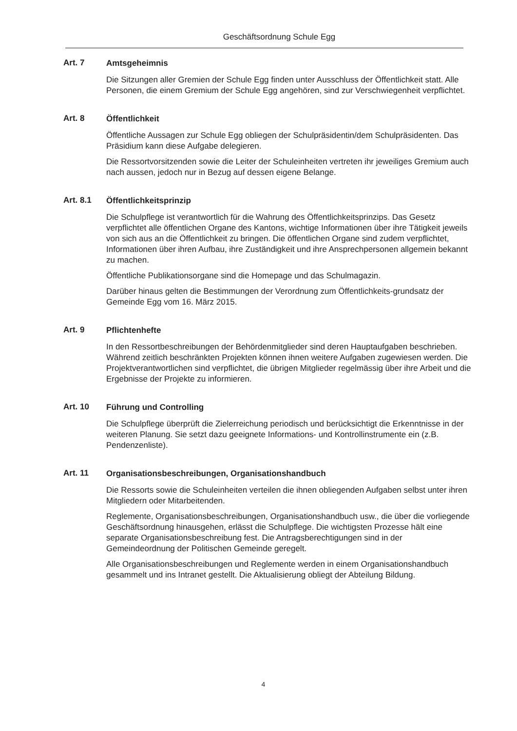Geschäftsordnung Schule Egg
Art. 7
Amtsgeheimnis
Die Sitzungen aller Gremien der Schule Egg finden unter Ausschluss der Öffentlichkeit statt. Alle Personen, die einem Gremium der Schule Egg angehören, sind zur Verschwiegenheit verpflichtet.
Art. 8
Öffentlichkeit
Öffentliche Aussagen zur Schule Egg obliegen der Schulpräsidentin/dem Schulpräsidenten. Das Präsidium kann diese Aufgabe delegieren.
Die Ressortvorsitzenden sowie die Leiter der Schuleinheiten vertreten ihr jeweiliges Gremium auch nach aussen, jedoch nur in Bezug auf dessen eigene Belange.
Art. 8.1
Öffentlichkeitsprinzip
Die Schulpflege ist verantwortlich für die Wahrung des Öffentlichkeitsprinzips. Das Gesetz verpflichtet alle öffentlichen Organe des Kantons, wichtige Informationen über ihre Tätigkeit jeweils von sich aus an die Öffentlichkeit zu bringen. Die öffentlichen Organe sind zudem verpflichtet, Informationen über ihren Aufbau, ihre Zuständigkeit und ihre Ansprechpersonen allgemein bekannt zu machen.
Öffentliche Publikationsorgane sind die Homepage und das Schulmagazin.
Darüber hinaus gelten die Bestimmungen der Verordnung zum Öffentlichkeits-grundsatz der Gemeinde Egg vom 16. März 2015.
Art. 9
Pflichtenhefte
In den Ressortbeschreibungen der Behördenmitglieder sind deren Hauptaufgaben beschrieben. Während zeitlich beschränkten Projekten können ihnen weitere Aufgaben zugewiesen werden. Die Projektverantwortlichen sind verpflichtet, die übrigen Mitglieder regelmässig über ihre Arbeit und die Ergebnisse der Projekte zu informieren.
Art. 10
Führung und Controlling
Die Schulpflege überprüft die Zielerreichung periodisch und berücksichtigt die Erkenntnisse in der weiteren Planung. Sie setzt dazu geeignete Informations- und Kontrollinstrumente ein (z.B. Pendenzenliste).
Art. 11
Organisationsbeschreibungen, Organisationshandbuch
Die Ressorts sowie die Schuleinheiten verteilen die ihnen obliegenden Aufgaben selbst unter ihren Mitgliedern oder Mitarbeitenden.
Reglemente, Organisationsbeschreibungen, Organisationshandbuch usw., die über die vorliegende Geschäftsordnung hinausgehen, erlässt die Schulpflege. Die wichtigsten Prozesse hält eine separate Organisationsbeschreibung fest. Die Antragsberechtigungen sind in der Gemeindeordnung der Politischen Gemeinde geregelt.
Alle Organisationsbeschreibungen und Reglemente werden in einem Organisationshandbuch gesammelt und ins Intranet gestellt. Die Aktualisierung obliegt der Abteilung Bildung.
4